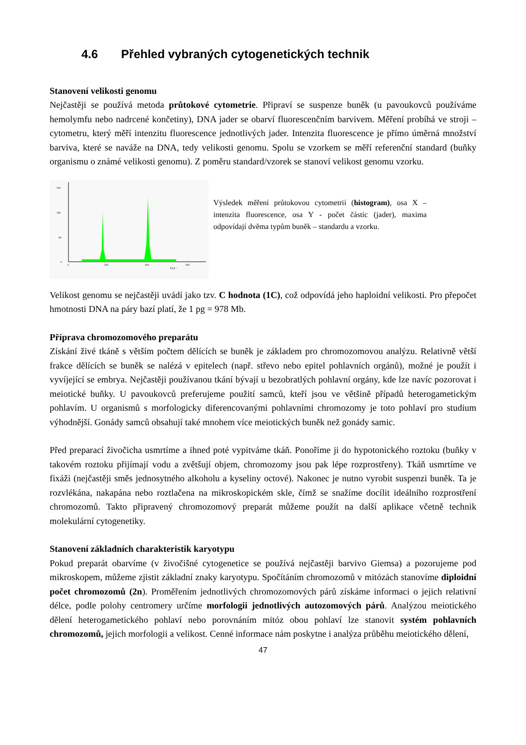4.6 Přehled vybraných cytogenetických technik
Stanovení velikosti genomu
Nejčastěji se používá metoda průtokové cytometrie. Připraví se suspenze buněk (u pavoukovců používáme hemolymfu nebo nadrcené končetiny), DNA jader se obarví fluorescenčním barvivem. Měření probíhá ve stroji – cytometru, který měří intenzitu fluorescence jednotlivých jader. Intenzita fluorescence je přímo úměrná množství barviva, které se naváže na DNA, tedy velikosti genomu. Spolu se vzorkem se měří referenční standard (buňky organismu o známé velikosti genomu). Z poměru standard/vzorek se stanoví velikost genomu vzorku.
240
160
80
0
0
200
400
600
FL1 -
Výsledek měření průtokovou cytometrií (histogram), osa X – intenzita fluorescence, osa Y - počet částic (jader), maxima odpovídají dvěma typům buněk – standardu a vzorku.
Velikost genomu se nejčastěji uvádí jako tzv. C hodnota (1C), což odpovídá jeho haploidní velikosti. Pro přepočet hmotnosti DNA na páry bazí platí, že 1 pg = 978 Mb.
Příprava chromozomového preparátu
Získání živé tkáně s větším počtem dělících se buněk je základem pro chromozomovou analýzu. Relativně větší frakce dělících se buněk se nalézá v epitelech (např. střevo nebo epitel pohlavních orgánů), možné je použít i vyvíjející se embrya. Nejčastěji používanou tkání bývají u bezobratlých pohlavní orgány, kde lze navíc pozorovat i meiotické buňky. U pavoukovců preferujeme použití samců, kteří jsou ve většině případů heterogametickým pohlavím. U organismů s morfologicky diferencovanými pohlavními chromozomy je toto pohlaví pro studium výhodnější. Gonády samců obsahují také mnohem více meiotických buněk než gonády samic.
Před preparací živočicha usmrtíme a ihned poté vypitváme tkáň. Ponoříme ji do hypotonického roztoku (buňky v takovém roztoku přijímají vodu a zvětšují objem, chromozomy jsou pak lépe rozprostřeny). Tkáň usmrtíme ve fixáži (nejčastěji směs jednosytného alkoholu a kyseliny octové). Nakonec je nutno vyrobit suspenzi buněk. Ta je rozvlékána, nakapána nebo roztlačena na mikroskopickém skle, čímž se snažíme docílit ideálního rozprostření chromozomů. Takto připravený chromozomový preparát můžeme použít na další aplikace včetně technik molekulární cytogenetiky.
Stanovení základních charakteristik karyotypu
Pokud preparát obarvíme (v živočišné cytogenetice se používá nejčastěji barvivo Giemsa) a pozorujeme pod mikroskopem, můžeme zjistit základní znaky karyotypu. Spočítáním chromozomů v mitózách stanovíme diploidní počet chromozomů (2n). Proměřením jednotlivých chromozomových párů získáme informaci o jejich relativní délce, podle polohy centromery určíme morfologii jednotlivých autozomových párů. Analýzou meiotického dělení heterogametického pohlaví nebo porovnáním mitóz obou pohlaví lze stanovit systém pohlavních chromozomů, jejich morfologii a velikost. Cenné informace nám poskytne i analýza průběhu meiotického dělení,
47